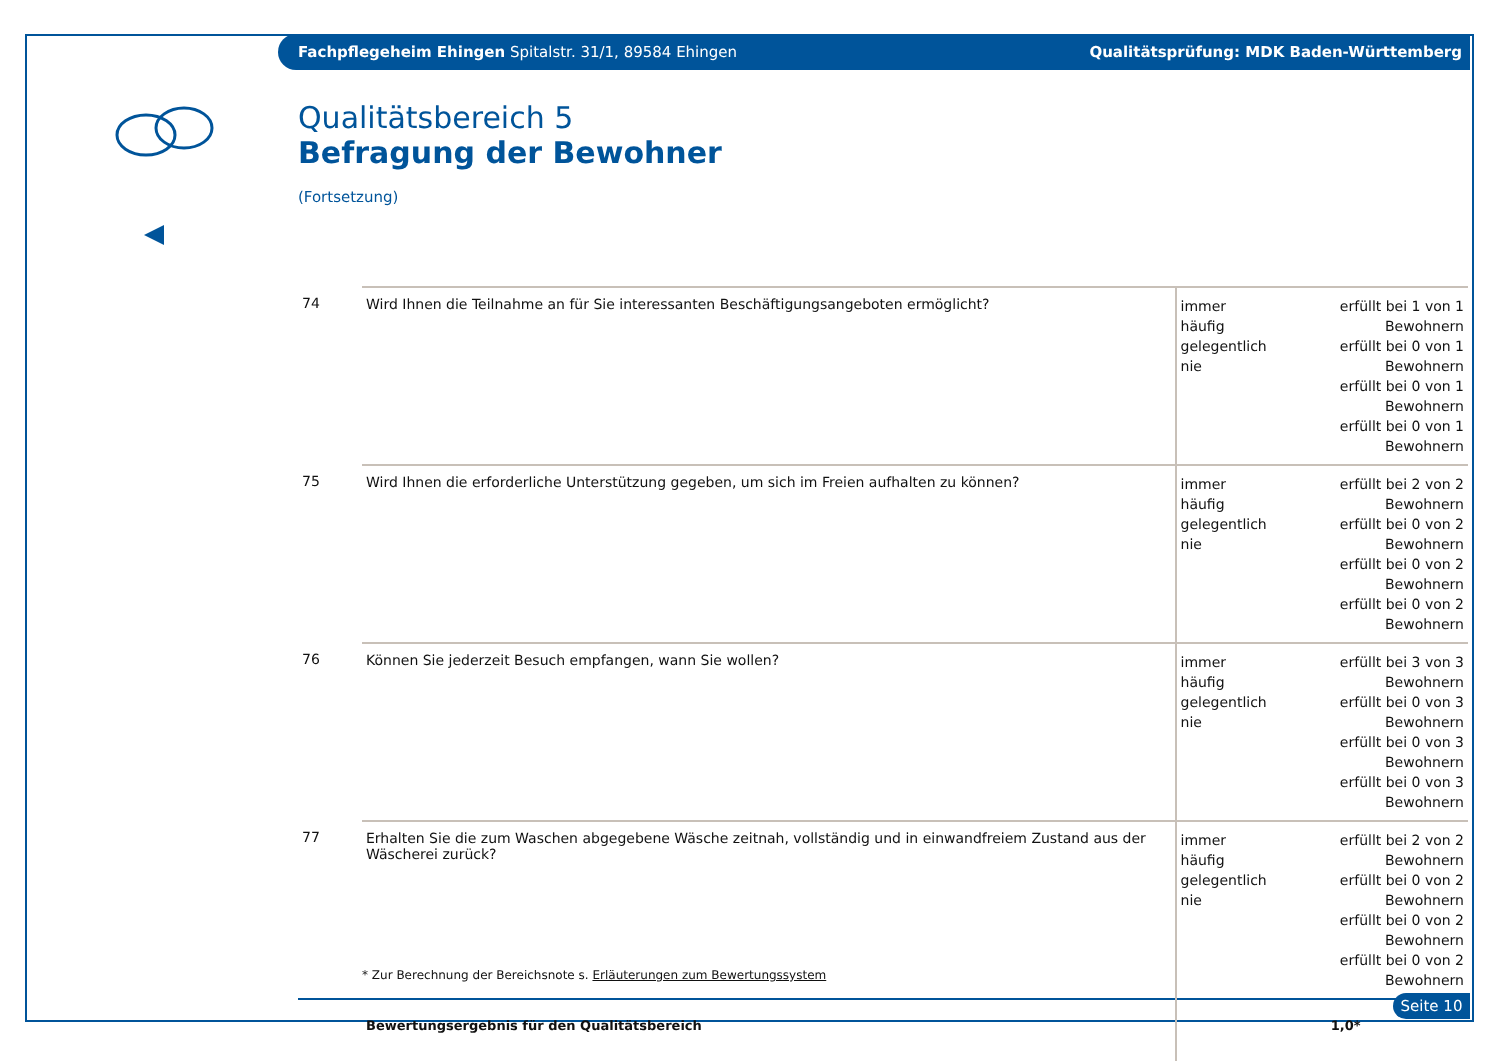Fachpflegeheim Ehingen Spitalstr. 31/1, 89584 Ehingen Qualitätsprüfung: MDK Baden-Württemberg
Qualitätsbereich 5
Befragung der Bewohner
(Fortsetzung)
| 74 | Wird Ihnen die Teilnahme an für Sie interessanten Beschäftigungsangeboten ermöglicht? | immer häufig gelegentlich nie | erfüllt bei 1 von 1 Bewohnern erfüllt bei 0 von 1 Bewohnern erfüllt bei 0 von 1 Bewohnern erfüllt bei 0 von 1 Bewohnern |
| 75 | Wird Ihnen die erforderliche Unterstützung gegeben, um sich im Freien aufhalten zu können? | immer häufig gelegentlich nie | erfüllt bei 2 von 2 Bewohnern erfüllt bei 0 von 2 Bewohnern erfüllt bei 0 von 2 Bewohnern erfüllt bei 0 von 2 Bewohnern |
| 76 | Können Sie jederzeit Besuch empfangen, wann Sie wollen? | immer häufig gelegentlich nie | erfüllt bei 3 von 3 Bewohnern erfüllt bei 0 von 3 Bewohnern erfüllt bei 0 von 3 Bewohnern erfüllt bei 0 von 3 Bewohnern |
| 77 | Erhalten Sie die zum Waschen abgegebene Wäsche zeitnah, vollständig und in einwandfreiem Zustand aus der Wäscherei zurück? | immer häufig gelegentlich nie | erfüllt bei 2 von 2 Bewohnern erfüllt bei 0 von 2 Bewohnern erfüllt bei 0 von 2 Bewohnern erfüllt bei 0 von 2 Bewohnern |
| | Bewertungsergebnis für den Qualitätsbereich | | 1,0* |
* Zur Berechnung der Bereichsnote s. Erläuterungen zum Bewertungssystem
Seite 10